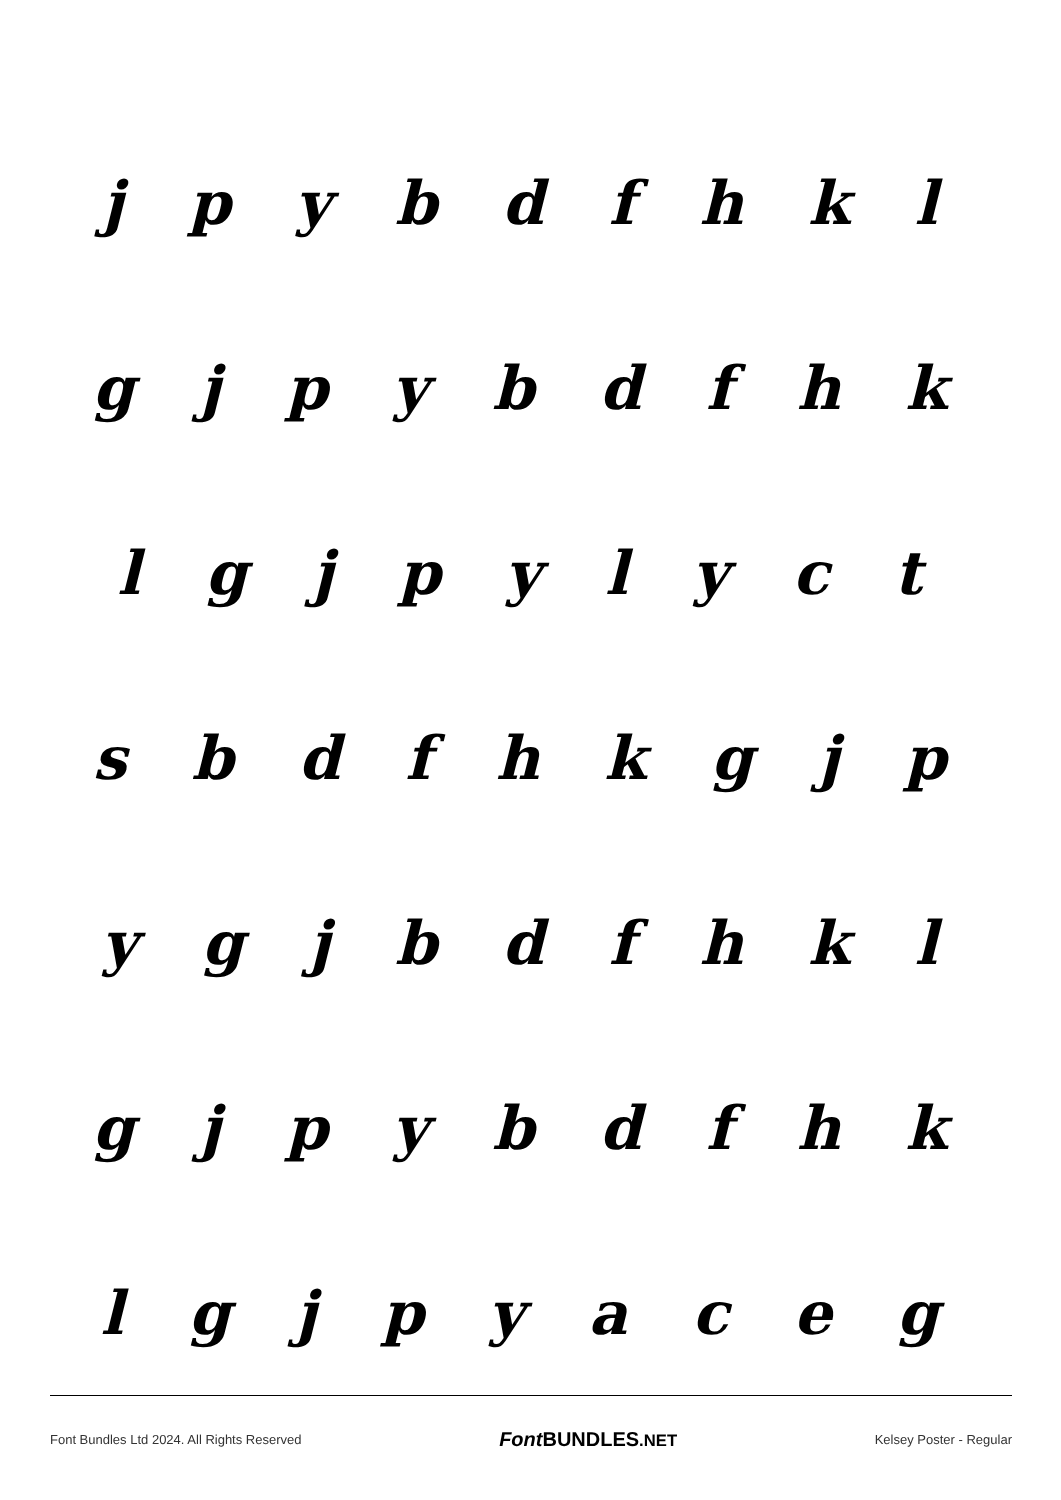j p y b d f h k l
g j p y b d f h k
l g j p y l y c t
s b d f h k g j p
y g j b d f h k l
g j p y b d f h k
l g j p y a c e g
Font Bundles Ltd 2024. All Rights Reserved Font BUNDLES.NET Kelsey Poster - Regular